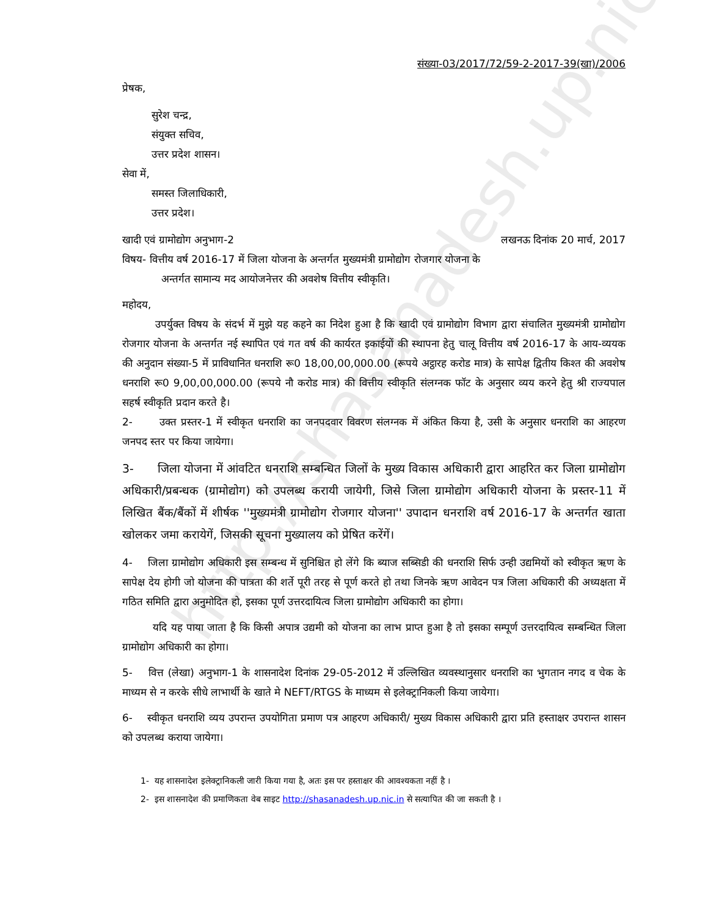http://shasanadesh.up.nic.in
संख्या-03/2017/72/59-2-2017-39(खा)/2006
प्रेषक,
सुरेश चन्द्र,
संयुक्त सचिव,
उत्तर प्रदेश शासन।
सेवा में,
समस्त जिलाधिकारी,
उत्तर प्रदेश।
खादी एवं ग्रामोद्योग अनुभाग-2 लखनऊ दिनांक 20 मार्च, 2017
विषय- वित्तीय वर्ष 2016-17 में जिला योजना के अन्तर्गत मुख्यमंत्री ग्रामोद्योग रोजगार योजना के
अन्तर्गत सामान्य मद आयोजनेत्तर की अवशेष वित्तीय स्वीकृति।
महोदय,
उपर्युक्त विषय के संदर्भ में मुझे यह कहने का निदेश हुआ है कि खादी एवं ग्रामोद्योग विभाग द्वारा संचालित मुख्यमंत्री ग्रामोद्योग रोजगार योजना के अन्तर्गत नई स्थापित एवं गत वर्ष की कार्यरत इकाईयों की स्थापना हेतु चालू वित्तीय वर्ष 2016-17 के आय-व्ययक की अनुदान संख्या-5 में प्राविधानित धनराशि रू0 18,00,00,000.00 (रूपये अट्ठारह करोड मात्र) के सापेक्ष द्वितीय किश्त की अवशेष धनराशि रू0 9,00,00,000.00 (रूपये नौ करोड मात्र) की वित्तीय स्वीकृति संलग्नक फॉट के अनुसार व्यय करने हेतु श्री राज्यपाल सहर्ष स्वीकृति प्रदान करते है।
2- उक्त प्रस्तर-1 में स्वीकृत धनराशि का जनपदवार विवरण संलग्नक में अंकित किया है, उसी के अनुसार धनराशि का आहरण जनपद स्तर पर किया जायेगा।
3- जिला योजना में आंवटित धनराशि सम्बन्धित जिलों के मुख्य विकास अधिकारी द्वारा आहरित कर जिला ग्रामोद्योग अधिकारी/प्रबन्धक (ग्रामोद्योग) को उपलब्ध करायी जायेगी, जिसे जिला ग्रामोद्योग अधिकारी योजना के प्रस्तर-11 में लिखित बैंक/बैंकों में शीर्षक ''मुख्यमंत्री ग्रामोद्योग रोजगार योजना'' उपादान धनराशि वर्ष 2016-17 के अन्तर्गत खाता खोलकर जमा करायेगें, जिसकी सूचना मुख्यालय को प्रेषित करेंगें।
4- जिला ग्रामोद्योग अधिकारी इस सम्बन्ध में सुनिश्चित हो लेंगे कि ब्याज सब्सिडी की धनराशि सिर्फ उन्ही उद्यमियों को स्वीकृत ऋण के सापेक्ष देय होगी जो योजना की पात्रता की शर्ते पूरी तरह से पूर्ण करते हो तथा जिनके ऋण आवेदन पत्र जिला अधिकारी की अध्यक्षता में गठित समिति द्वारा अनुमोदित हो, इसका पूर्ण उत्तरदायित्व जिला ग्रामोद्योग अधिकारी का होगा।
यदि यह पाया जाता है कि किसी अपात्र उद्यमी को योजना का लाभ प्राप्त हुआ है तो इसका सम्पूर्ण उत्तरदायित्व सम्बन्धित जिला ग्रामोद्योग अधिकारी का होगा।
5- वित्त (लेखा) अनुभाग-1 के शासनादेश दिनांक 29-05-2012 में उल्लिखित व्यवस्थानुसार धनराशि का भुगतान नगद व चेक के माध्यम से न करके सीधे लाभार्थी के खाते मे NEFT/RTGS के माध्यम से इलेक्ट्रानिकली किया जायेगा।
6- स्वीकृत धनराशि व्यय उपरान्त उपयोगिता प्रमाण पत्र आहरण अधिकारी/ मुख्य विकास अधिकारी द्वारा प्रति हस्ताक्षर उपरान्त शासन को उपलब्ध कराया जायेगा।
1- यह शासनादेश इलेक्ट्रानिकली जारी किया गया है, अतः इस पर हस्ताक्षर की आवश्यकता नहीं है ।
2- इस शासनादेश की प्रमाणिकता वेब साइट http://shasanadesh.up.nic.in से सत्यापित की जा सकती है ।